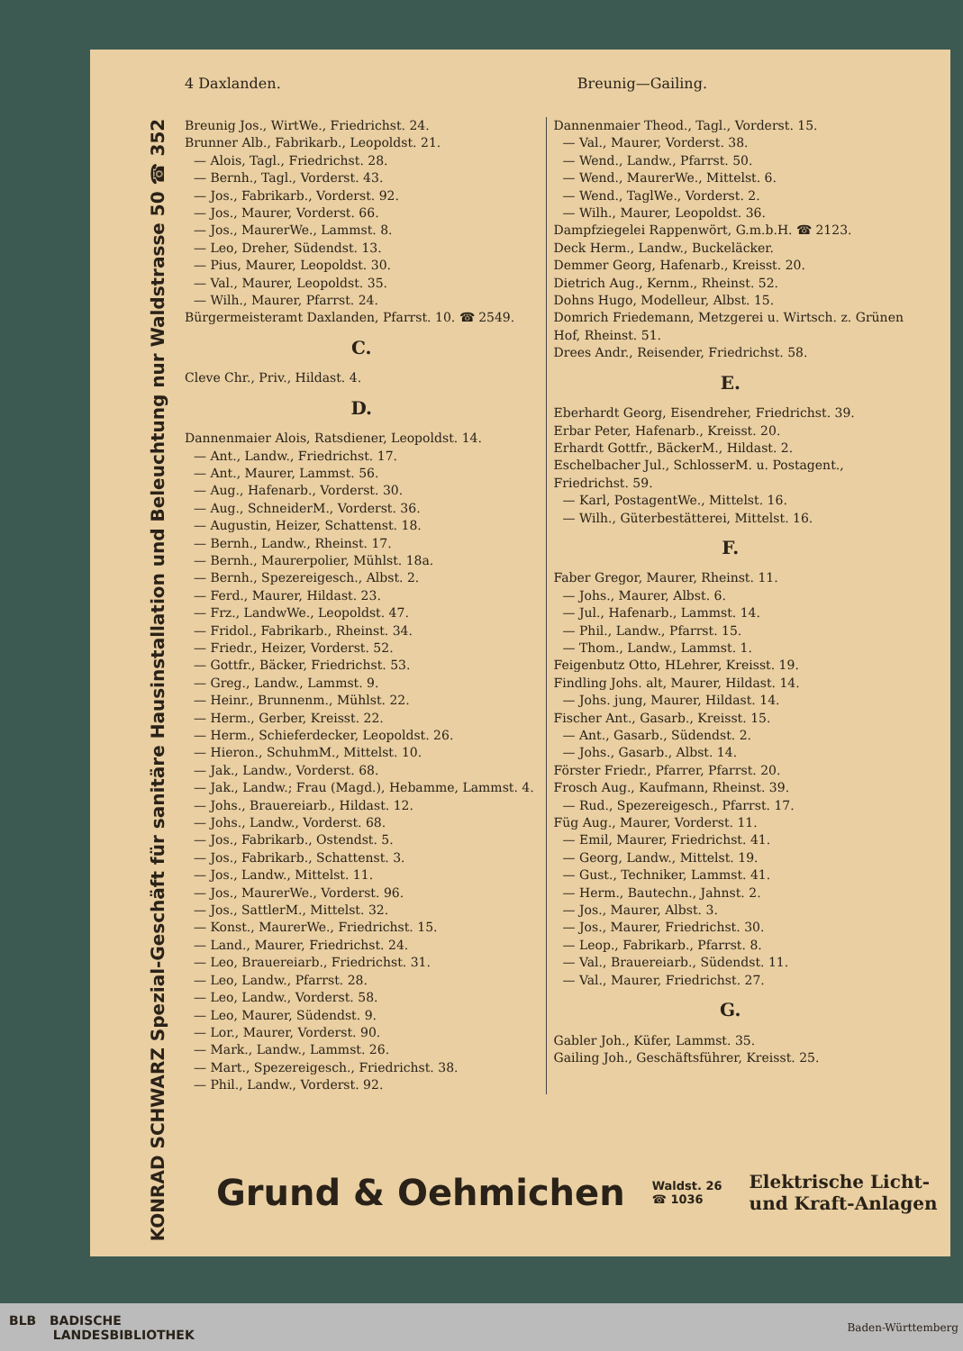4 Daxlanden. Breunig—Gailing.
KONRAD SCHWARZ Spezial-Geschäft für sanitäre Hausinstallation und Beleuchtung nur Waldstrasse 50 ☎ 352
Breunig Jos., WirtWe., Friedrichst. 24.
Brunner Alb., Fabrikarb., Leopoldst. 21.
— Alois, Tagl., Friedrichst. 28.
— Bernh., Tagl., Vorderst. 43.
— Jos., Fabrikarb., Vorderst. 92.
— Jos., Maurer, Vorderst. 66.
— Jos., MaurerWe., Lammst. 8.
— Leo, Dreher, Südendst. 13.
— Pius, Maurer, Leopoldst. 30.
— Val., Maurer, Leopoldst. 35.
— Wilh., Maurer, Pfarrst. 24.
Bürgermeisteramt Daxlanden, Pfarrst. 10. ☎ 2549.
C.
Cleve Chr., Priv., Hildast. 4.
D.
Dannenmaier Alois, Ratsdiener, Leopoldst. 14.
— Ant., Landw., Friedrichst. 17.
— Ant., Maurer, Lammst. 56.
— Aug., Hafenarb., Vorderst. 30.
— Aug., SchneiderM., Vorderst. 36.
— Augustin, Heizer, Schattenst. 18.
— Bernh., Landw., Rheinst. 17.
— Bernh., Maurerpolier, Mühlst. 18a.
— Bernh., Spezereigesch., Albst. 2.
— Ferd., Maurer, Hildast. 23.
— Frz., LandwWe., Leopoldst. 47.
— Fridol., Fabrikarb., Rheinst. 34.
— Friedr., Heizer, Vorderst. 52.
— Gottfr., Bäcker, Friedrichst. 53.
— Greg., Landw., Lammst. 9.
— Heinr., Brunnenm., Mühlst. 22.
— Herm., Gerber, Kreisst. 22.
— Herm., Schieferdecker, Leopoldst. 26.
— Hieron., SchuhmM., Mittelst. 10.
— Jak., Landw., Vorderst. 68.
— Jak., Landw.; Frau (Magd.), Hebamme, Lammst. 4.
— Johs., Brauereiarb., Hildast. 12.
— Johs., Landw., Vorderst. 68.
— Jos., Fabrikarb., Ostendst. 5.
— Jos., Fabrikarb., Schattenst. 3.
— Jos., Landw., Mittelst. 11.
— Jos., MaurerWe., Vorderst. 96.
— Jos., SattlerM., Mittelst. 32.
— Konst., MaurerWe., Friedrichst. 15.
— Land., Maurer, Friedrichst. 24.
— Leo, Brauereiarb., Friedrichst. 31.
— Leo, Landw., Pfarrst. 28.
— Leo, Landw., Vorderst. 58.
— Leo, Maurer, Südendst. 9.
— Lor., Maurer, Vorderst. 90.
— Mark., Landw., Lammst. 26.
— Mart., Spezereigesch., Friedrichst. 38.
— Phil., Landw., Vorderst. 92.
Dannenmaier Theod., Tagl., Vorderst. 15.
— Val., Maurer, Vorderst. 38.
— Wend., Landw., Pfarrst. 50.
— Wend., MaurerWe., Mittelst. 6.
— Wend., TaglWe., Vorderst. 2.
— Wilh., Maurer, Leopoldst. 36.
Dampfziegelei Rappenwört, G.m.b.H. ☎ 2123.
Deck Herm., Landw., Buckeläcker.
Demmer Georg, Hafenarb., Kreisst. 20.
Dietrich Aug., Kernm., Rheinst. 52.
Dohns Hugo, Modelleur, Albst. 15.
Domrich Friedemann, Metzgerei u. Wirtsch. z. Grünen Hof, Rheinst. 51.
Drees Andr., Reisender, Friedrichst. 58.
E.
Eberhardt Georg, Eisendreher, Friedrichst. 39.
Erbar Peter, Hafenarb., Kreisst. 20.
Erhardt Gottfr., BäckerM., Hildast. 2.
Eschelbacher Jul., SchlosserM. u. Postagent., Friedrichst. 59.
— Karl, PostagentWe., Mittelst. 16.
— Wilh., Güterbestätterei, Mittelst. 16.
F.
Faber Gregor, Maurer, Rheinst. 11.
— Johs., Maurer, Albst. 6.
— Jul., Hafenarb., Lammst. 14.
— Phil., Landw., Pfarrst. 15.
— Thom., Landw., Lammst. 1.
Feigenbutz Otto, HLehrer, Kreisst. 19.
Findling Johs. alt, Maurer, Hildast. 14.
— Johs. jung, Maurer, Hildast. 14.
Fischer Ant., Gasarb., Kreisst. 15.
— Ant., Gasarb., Südendst. 2.
— Johs., Gasarb., Albst. 14.
Förster Friedr., Pfarrer, Pfarrst. 20.
Frosch Aug., Kaufmann, Rheinst. 39.
— Rud., Spezereigesch., Pfarrst. 17.
Füg Aug., Maurer, Vorderst. 11.
— Emil, Maurer, Friedrichst. 41.
— Georg, Landw., Mittelst. 19.
— Gust., Techniker, Lammst. 41.
— Herm., Bautechn., Jahnst. 2.
— Jos., Maurer, Albst. 3.
— Jos., Maurer, Friedrichst. 30.
— Leop., Fabrikarb., Pfarrst. 8.
— Val., Brauereiarb., Südendst. 11.
— Val., Maurer, Friedrichst. 27.
G.
Gabler Joh., Küfer, Lammst. 35.
Gailing Joh., Geschäftsführer, Kreisst. 25.
Grund & Oehmichen Waldst. 26
☎ 1036 Elektrische Licht-
und Kraft-Anlagen
BLB BADISCHE
LANDESBIBLIOTHEK Baden-Württemberg